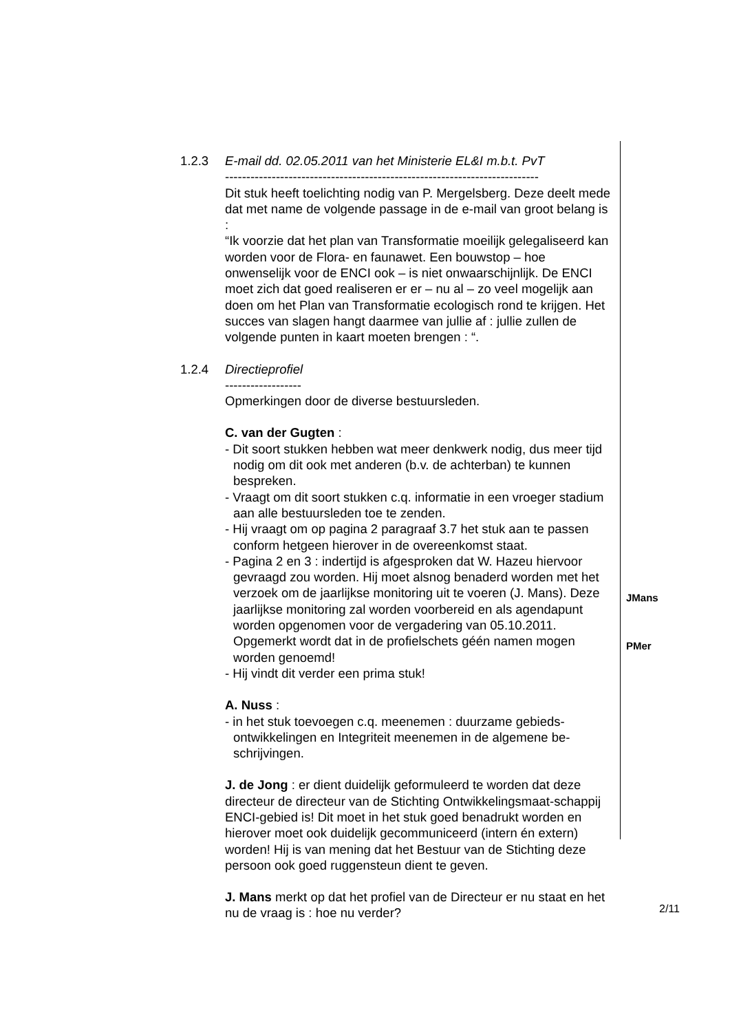1.2.3 E-mail dd. 02.05.2011 van het Ministerie EL&I m.b.t. PvT
--------------------------------------------------------------------------
Dit stuk heeft toelichting nodig van P. Mergelsberg. Deze deelt mede dat met name de volgende passage in de e-mail van groot belang is :
“Ik voorzie dat het plan van Transformatie moeilijk gelegaliseerd kan worden voor de Flora- en faunawet. Een bouwstop – hoe onwenselijk voor de ENCI ook – is niet onwaarschijnlijk. De ENCI moet zich dat goed realiseren er er – nu al – zo veel mogelijk aan doen om het Plan van Transformatie ecologisch rond te krijgen. Het succes van slagen hangt daarmee van jullie af : jullie zullen de volgende punten in kaart moeten brengen : “.
1.2.4 Directieprofiel
------------------
Opmerkingen door de diverse bestuursleden.
C. van der Gugten :
- Dit soort stukken hebben wat meer denkwerk nodig, dus meer tijd nodig om dit ook met anderen (b.v. de achterban) te kunnen bespreken.
- Vraagt om dit soort stukken c.q. informatie in een vroeger stadium aan alle bestuursleden toe te zenden.
- Hij vraagt om op pagina 2 paragraaf 3.7 het stuk aan te passen conform hetgeen hierover in de overeenkomst staat.
- Pagina 2 en 3 : indertijd is afgesproken dat W. Hazeu hiervoor gevraagd zou worden. Hij moet alsnog benaderd worden met het verzoek om de jaarlijkse monitoring uit te voeren (J. Mans). Deze jaarlijkse monitoring zal worden voorbereid en als agendapunt worden opgenomen voor de vergadering van 05.10.2011.
Opgemerkt wordt dat in de profielschets géén namen mogen worden genoemd!
- Hij vindt dit verder een prima stuk!
A. Nuss :
- in het stuk toevoegen c.q. meenemen : duurzame gebieds-ontwikkelingen en Integriteit meenemen in de algemene be-schrijvingen.
J. de Jong : er dient duidelijk geformuleerd te worden dat deze directeur de directeur van de Stichting Ontwikkelingsmaat-schappij ENCI-gebied is! Dit moet in het stuk goed benadrukt worden en hierover moet ook duidelijk gecommuniceerd (intern én extern) worden! Hij is van mening dat het Bestuur van de Stichting deze persoon ook goed ruggensteun dient te geven.
J. Mans merkt op dat het profiel van de Directeur er nu staat en het nu de vraag is : hoe nu verder?
JMans
PMer
2/11